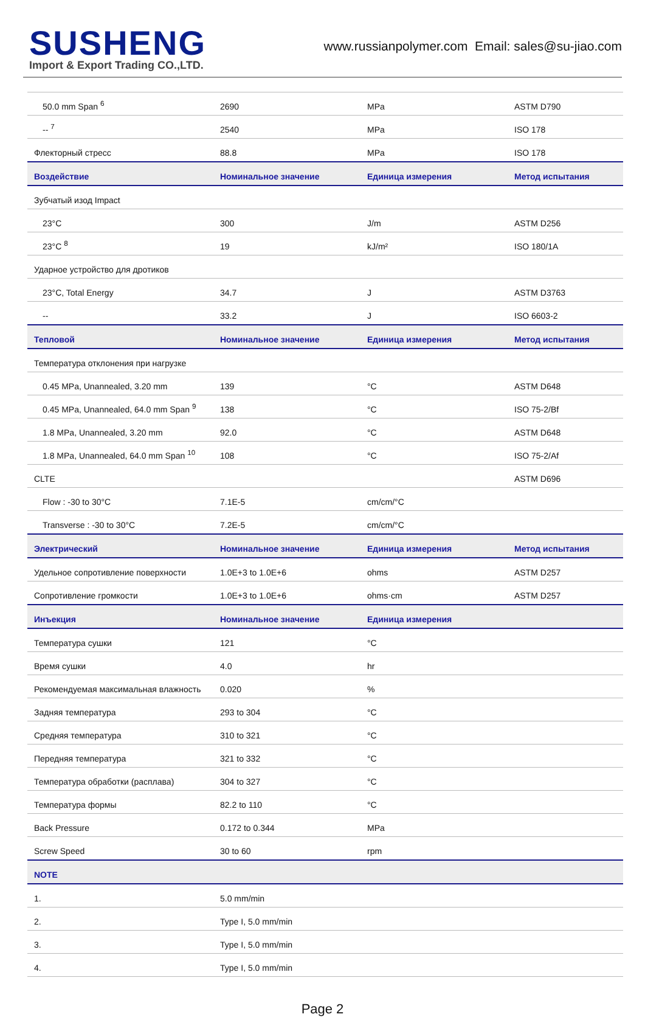SUSHENG
Import & Export Trading CO.,LTD.
www.russianpolymer.com Email: sales@su-jiao.com
| 50.0 mm Span <sup>6</sup> | 2690 | MPa | ASTM D790 |
| -- <sup>7</sup> | 2540 | MPa | ISO 178 |
| Флекторный стресс | 88.8 | MPa | ISO 178 |
| Воздействие | Номинальное значение | Единица измерения | Метод испытания |
| Зубчатый изод Impact | | | |
| 23°C | 300 | J/m | ASTM D256 |
| 23°C <sup>8</sup> | 19 | kJ/m² | ISO 180/1A |
| Ударное устройство для дротиков | | | |
| 23°C, Total Energy | 34.7 | J | ASTM D3763 |
| -- | 33.2 | J | ISO 6603-2 |
| Тепловой | Номинальное значение | Единица измерения | Метод испытания |
| Температура отклонения при нагрузке | | | |
| 0.45 MPa, Unannealed, 3.20 mm | 139 | °C | ASTM D648 |
| 0.45 MPa, Unannealed, 64.0 mm Span <sup>9</sup> | 138 | °C | ISO 75-2/Bf |
| 1.8 MPa, Unannealed, 3.20 mm | 92.0 | °C | ASTM D648 |
| 1.8 MPa, Unannealed, 64.0 mm Span <sup>10</sup> | 108 | °C | ISO 75-2/Af |
| CLTE | | | ASTM D696 |
| Flow : -30 to 30°C | 7.1E-5 | cm/cm/°C | |
| Transverse : -30 to 30°C | 7.2E-5 | cm/cm/°C | |
| Электрический | Номинальное значение | Единица измерения | Метод испытания |
| Удельное сопротивление поверхности | 1.0E+3 to 1.0E+6 | ohms | ASTM D257 |
| Сопротивление громкости | 1.0E+3 to 1.0E+6 | ohms·cm | ASTM D257 |
| Инъекция | Номинальное значение | Единица измерения | |
| Температура сушки | 121 | °C | |
| Время сушки | 4.0 | hr | |
| Рекомендуемая максимальная влажность | 0.020 | % | |
| Задняя температура | 293 to 304 | °C | |
| Средняя температура | 310 to 321 | °C | |
| Передняя температура | 321 to 332 | °C | |
| Температура обработки (расплава) | 304 to 327 | °C | |
| Температура формы | 82.2 to 110 | °C | |
| Back Pressure | 0.172 to 0.344 | MPa | |
| Screw Speed | 30 to 60 | rpm | |
| NOTE | | | |
| 1. | 5.0 mm/min | | |
| 2. | Type I, 5.0 mm/min | | |
| 3. | Type I, 5.0 mm/min | | |
| 4. | Type I, 5.0 mm/min | | |
Page 2